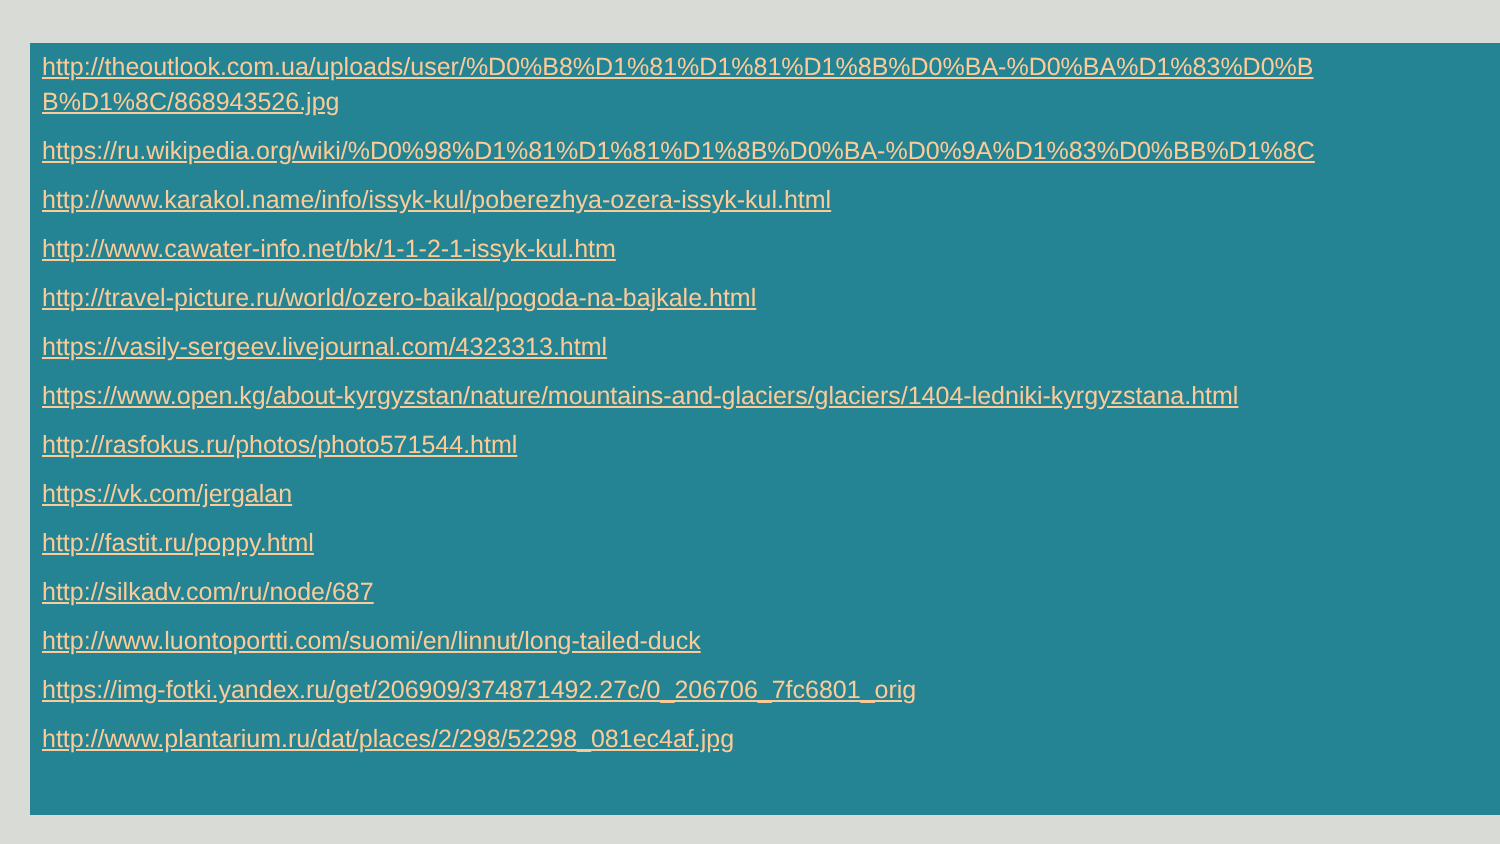http://theoutlook.com.ua/uploads/user/%D0%B8%D1%81%D1%81%D1%8B%D0%BA-%D0%BA%D1%83%D0%B
B%D1%8C/868943526.jpg
https://ru.wikipedia.org/wiki/%D0%98%D1%81%D1%81%D1%8B%D0%BA-%D0%9A%D1%83%D0%BB%D1%8C
http://www.karakol.name/info/issyk-kul/poberezhya-ozera-issyk-kul.html
http://www.cawater-info.net/bk/1-1-2-1-issyk-kul.htm
http://travel-picture.ru/world/ozero-baikal/pogoda-na-bajkale.html
https://vasily-sergeev.livejournal.com/4323313.html
https://www.open.kg/about-kyrgyzstan/nature/mountains-and-glaciers/glaciers/1404-ledniki-kyrgyzstana.html
http://rasfokus.ru/photos/photo571544.html
https://vk.com/jergalan
http://fastit.ru/poppy.html
http://silkadv.com/ru/node/687
http://www.luontoportti.com/suomi/en/linnut/long-tailed-duck
https://img-fotki.yandex.ru/get/206909/374871492.27c/0_206706_7fc6801_orig
http://www.plantarium.ru/dat/places/2/298/52298_081ec4af.jpg